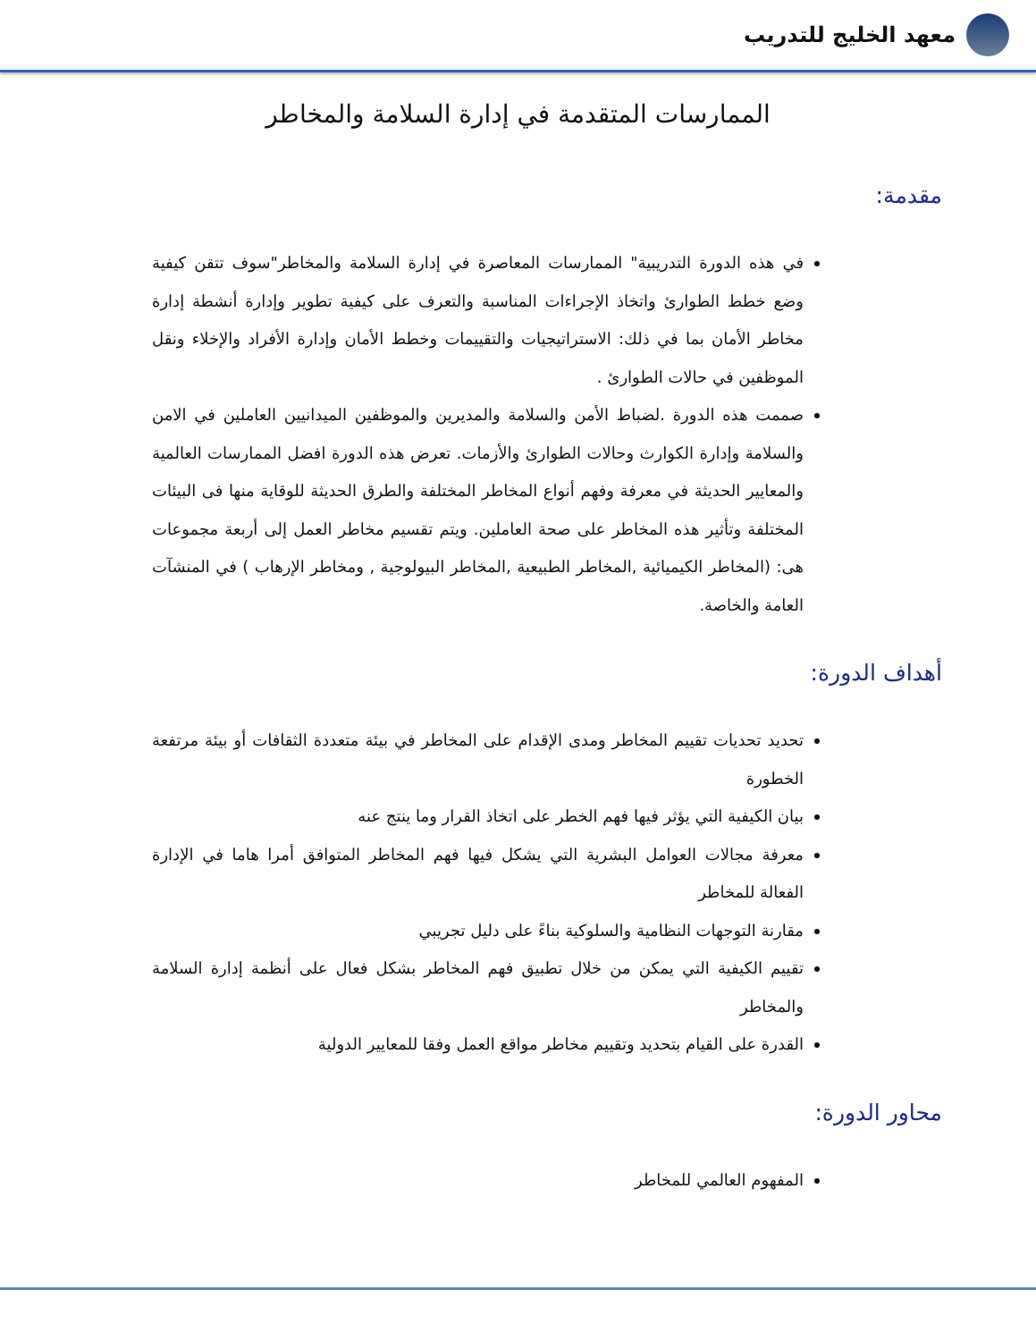معهد الخليج للتدريب
الممارسات المتقدمة في إدارة السلامة والمخاطر
مقدمة:
في هذه الدورة التدريبية" الممارسات المعاصرة في إدارة السلامة والمخاطر"سوف تتقن كيفية وضع خطط الطوارئ واتخاذ الإجراءات المناسبة والتعرف على كيفية تطوير وإدارة أنشطة إدارة مخاطر الأمان بما في ذلك: الاستراتيجيات والتقييمات وخطط الأمان وإدارة الأفراد والإخلاء ونقل الموظفين في حالات الطوارئ .
صممت هذه الدورة .لضباط الأمن والسلامة والمديرين والموظفين الميدانيين العاملين في الامن والسلامة وإدارة الكوارث وحالات الطوارئ والأزمات. تعرض هذه الدورة افضل الممارسات العالمية والمعايير الحديثة في معرفة وفهم أنواع المخاطر المختلفة والطرق الحديثة للوقاية منها فى البيئات المختلفة وتأثير هذه المخاطر على صحة العاملين. ويتم تقسيم مخاطر العمل إلى أربعة مجموعات هى: (المخاطر الكيميائية ,المخاطر الطبيعية ,المخاطر البيولوجية , ومخاطر الإرهاب ) في المنشآت العامة والخاصة.
أهداف الدورة:
تحديد تحديات تقييم المخاطر ومدى الإقدام على المخاطر في بيئة متعددة الثقافات أو بيئة مرتفعة الخطورة
بيان الكيفية التي يؤثر فيها فهم الخطر على اتخاذ القرار وما ينتج عنه
معرفة مجالات العوامل البشرية التي يشكل فيها فهم المخاطر المتوافق أمرا هاما في الإدارة الفعالة للمخاطر
مقارنة التوجهات النظامية والسلوكية بناءً على دليل تجريبي
تقييم الكيفية التي يمكن من خلال تطبيق فهم المخاطر بشكل فعال على أنظمة إدارة السلامة والمخاطر
القدرة على القيام بتحديد وتقييم مخاطر مواقع العمل وفقا للمعايير الدولية
محاور الدورة:
المفهوم العالمي للمخاطر